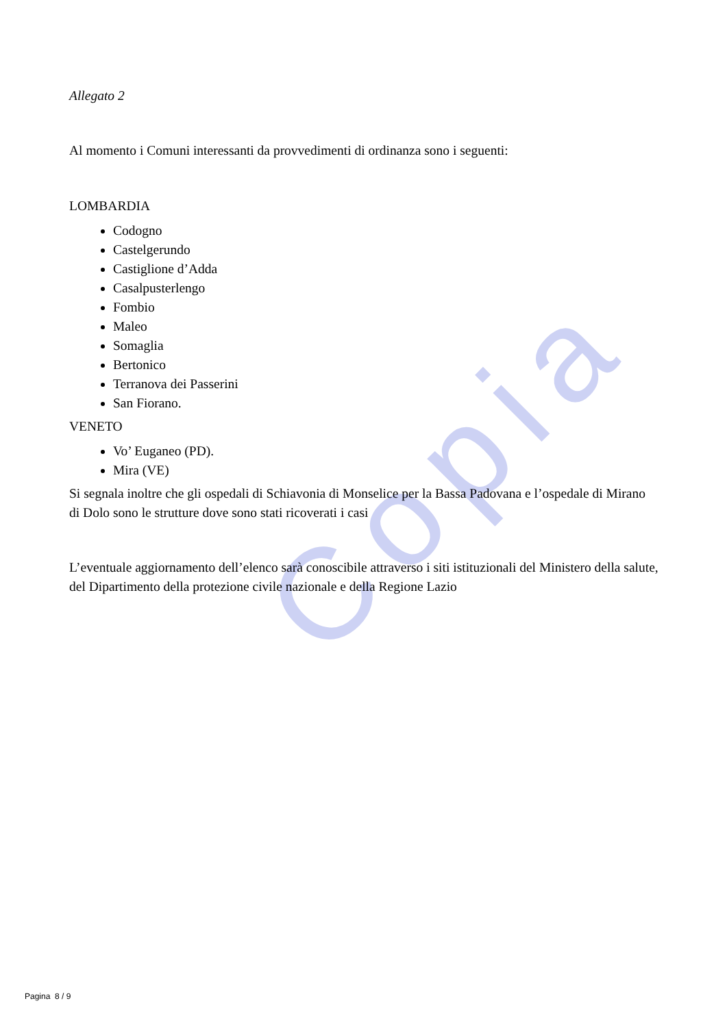Copia
Allegato 2
Al momento i Comuni interessanti da provvedimenti di ordinanza sono i seguenti:
LOMBARDIA
Codogno
Castelgerundo
Castiglione d’Adda
Casalpusterlengo
Fombio
Maleo
Somaglia
Bertonico
Terranova dei Passerini
San Fiorano.
VENETO
Vo’ Euganeo (PD).
Mira (VE)
Si segnala inoltre che gli ospedali di Schiavonia di Monselice per la Bassa Padovana e l’ospedale di Mirano di Dolo sono le strutture dove sono stati ricoverati i casi
L’eventuale aggiornamento dell’elenco sarà conoscibile attraverso i siti istituzionali del Ministero della salute, del Dipartimento della protezione civile nazionale e della Regione Lazio
Pagina 8 / 9